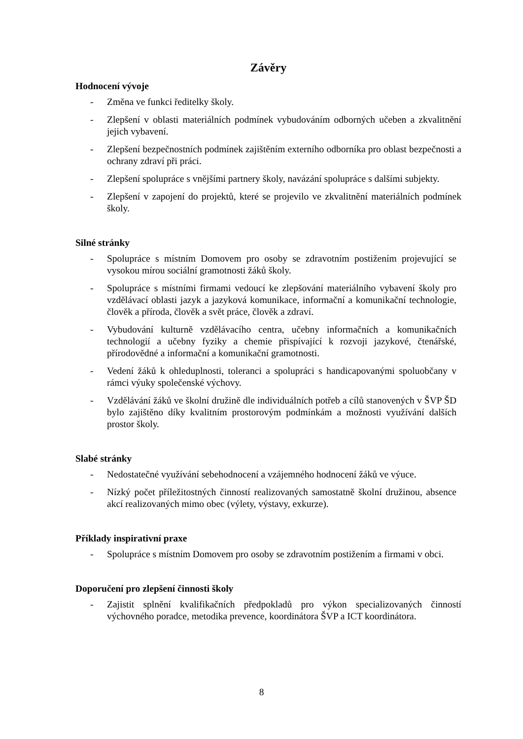Závěry
Hodnocení vývoje
- Změna ve funkci ředitelky školy.
- Zlepšení v oblasti materiálních podmínek vybudováním odborných učeben a zkvalitnění jejich vybavení.
- Zlepšení bezpečnostních podmínek zajištěním externího odborníka pro oblast bezpečnosti a ochrany zdraví při práci.
- Zlepšení spolupráce s vnějšími partnery školy, navázání spolupráce s dalšími subjekty.
- Zlepšení v zapojení do projektů, které se projevilo ve zkvalitnění materiálních podmínek školy.
Silné stránky
- Spolupráce s místním Domovem pro osoby se zdravotním postižením projevující se vysokou mírou sociální gramotnosti žáků školy.
- Spolupráce s místními firmami vedoucí ke zlepšování materiálního vybavení školy pro vzdělávací oblasti jazyk a jazyková komunikace, informační a komunikační technologie, člověk a příroda, člověk a svět práce, člověk a zdraví.
- Vybudování kulturně vzdělávacího centra, učebny informačních a komunikačních technologií a učebny fyziky a chemie přispívající k rozvoji jazykové, čtenářské, přírodovědné a informační a komunikační gramotnosti.
- Vedení žáků k ohleduplnosti, toleranci a spolupráci s handicapovanými spoluobčany v rámci výuky společenské výchovy.
- Vzdělávání žáků ve školní družině dle individuálních potřeb a cílů stanovených v ŠVP ŠD bylo zajištěno díky kvalitním prostorovým podmínkám a možnosti využívání dalších prostor školy.
Slabé stránky
- Nedostatečné využívání sebehodnocení a vzájemného hodnocení žáků ve výuce.
- Nízký počet příležitostných činností realizovaných samostatně školní družinou, absence akcí realizovaných mimo obec (výlety, výstavy, exkurze).
Příklady inspirativní praxe
- Spolupráce s místním Domovem pro osoby se zdravotním postižením a firmami v obci.
Doporučení pro zlepšení činnosti školy
- Zajistit splnění kvalifikačních předpokladů pro výkon specializovaných činností výchovného poradce, metodika prevence, koordinátora ŠVP a ICT koordinátora.
8